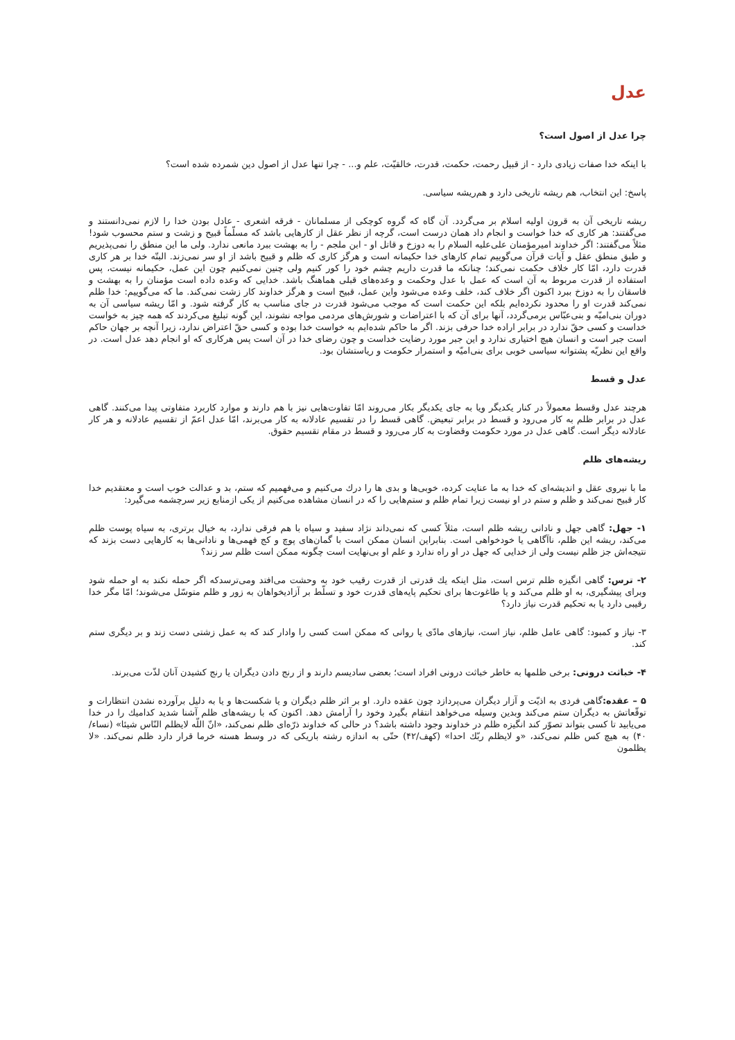عدل
چرا عدل از اصول است؟
با اینکه خدا صفات زیادی دارد - از قبیل رحمت، حکمت، قدرت، خالقیّت، علم و... - چرا تنها عدل از اصول دین شمرده شده است؟
پاسخ: این انتخاب، هم ریشه تاریخی دارد و هم‌ریشه سیاسی.
ریشه تاریخی آن به قرون اولیه اسلام بر می‌گردد. آن گاه که گروه کوچکی از مسلمانان - فرقه اشعری - عادل بودن خدا را لازم نمی‌دانستند و می‌گفتند: هر کاری که خدا خواست و انجام داد همان درست است، گرچه از نظر عقل از کارهایی باشد که مسلّماً قبیح و زشت و ستم محسوب شود! مثلاً می‌گفتند: اگر خداوند امیرمؤمنان علی‌علیه السلام را به دوزخ و قاتل او - ابن ملجم - را به بهشت ببرد مانعی ندارد. ولی ما این منطق را نمی‌پذیریم و طبق منطق عقل و آیات قرآن می‌گوییم تمام کارهای خدا حکیمانه است و هرگز کاری که ظلم و قبیح باشد از او سر نمی‌زند. البتّه خدا بر هر کاری قدرت دارد، امّا کار خلاف حکمت نمی‌کند؛ چنانکه ما قدرت داریم چشم خود را کور کنیم ولی چنین نمی‌کنیم چون این عمل، حکیمانه نیست، پس استفاده از قدرت مربوط به آن است که عمل با عدل وحکمت و وعده‌های قبلی هماهنگ باشد. خدایی که وعده داده است مؤمنان را به بهشت و فاسقان را به دوزخ ببرد اکنون اگر خلاف کند، خلف وعده می‌شود واین عمل، قبیح است و هرگز خداوند کار زشت نمی‌کند. ما که می‌گوییم: خدا ظلم نمی‌کند قدرت او را محدود نکرده‌ایم بلکه این حکمت است که موجب می‌شود قدرت در جای مناسب به کار گرفته شود. و امّا ریشه سیاسی آن به دوران بنی‌امیّه و بنی‌عبّاس برمی‌گردد، آنها برای آن که با اعتراضات و شورش‌های مردمی مواجه نشوند، این گونه تبلیغ می‌کردند که همه چیز به خواست خداست و کسی حقّ ندارد در برابر اراده خدا حرفی بزند. اگر ما حاکم شده‌ایم به خواست خدا بوده و کسی حقّ اعتراض ندارد، زیرا آنچه بر جهان حاکم است جبر است و انسان هیچ اختیاری ندارد و این جبر مورد رضایت خداست و چون رضای خدا در آن است پس هرکاری که او انجام دهد عدل است. در واقع این نظریّه پشتوانه سیاسی خوبی برای بنی‌امیّه و استمرار حکومت و ریاستشان بود.
عدل و قسط
هرچند عدل وقسط معمولاً در کنار یکدیگر ویا به جای یکدیگر بکار می‌روند امّا تفاوت‌هایی نیز با هم دارند و موارد کاربرد متفاوتی پیدا می‌کنند. گاهی عدل در برابر ظلم به کار می‌رود و قسط در برابر تبعیض. گاهی قسط را در تقسیم عادلانه به کار می‌برند، امّا عدل اعمّ از تقسیم عادلانه و هر کار عادلانه دیگر است. گاهی عدل در مورد حکومت وقضاوت به کار می‌رود و قسط در مقام تقسیم حقوق.
ریشه‌های ظلم
ما با نیروی عقل و اندیشه‌ای که خدا به ما عنایت کرده، خوبی‌ها و بدی ها را درك می‌کنیم و می‌فهمیم که ستم، بد و عدالت خوب است و معتقدیم خدا کار قبیح نمی‌کند و ظلم و ستم در او نیست زیرا تمام ظلم و ستم‌هایی را که در انسان مشاهده می‌کنیم از یکی ازمنابع زیر سرچشمه می‌گیرد:
۱- جهل: گاهی جهل و نادانی ریشه ظلم است، مثلاً کسی که نمی‌داند نژاد سفید و سیاه با هم فرقی ندارد، به خیال برتری، به سیاه پوست ظلم می‌کند، ریشه این ظلم، ناآگاهی یا خودخواهی است. بنابراین انسان ممکن است با گمان‌های پوچ و کج فهمی‌ها و نادانی‌ها به کارهایی دست بزند که نتیجه‌اش جز ظلم نیست ولی از خدایی که جهل در او راه ندارد و علم او بی‌نهایت است چگونه ممکن است ظلم سر زند؟
۲- ترس: گاهی انگیزه ظلم ترس است، مثل اینکه یك قدرتی از قدرت رقیب خود به وحشت می‌افتد ومی‌ترسدکه اگر حمله نکند به او حمله شود وبرای پیشگیری، به او ظلم می‌کند و یا طاغوت‌ها برای تحکیم پایه‌های قدرت خود و تسلّط بر آزادیخواهان به زور و ظلم متوسّل می‌شوند؛ امّا مگر خدا رقیبی دارد یا به تحکیم قدرت نیاز دارد؟
۳- نیاز و کمبود: گاهی عامل ظلم، نیاز است، نیازهای مادّی یا روانی که ممکن است کسی را وادار کند که به عمل زشتی دست زند و بر دیگری ستم کند.
۴- خباثت درونی: برخی ظلمها به خاطر خباثت درونی افراد است؛ بعضی سادیسم دارند و از رنج دادن دیگران یا رنج کشیدن آنان لذّت می‌برند.
۵ – عقده: گاهی فردی به اذیّت و آزار دیگران می‌پردازد چون عقده دارد. او بر اثر ظلم دیگران و یا شکست‌ها و یا به دلیل برآورده نشدن انتظارات و توقّعاتش به دیگران ستم می‌کند وبدین وسیله می‌خواهد انتقام بگیرد وخود را آرامش دهد. اکنون که با ریشه‌های ظلم آشنا شدید کدامیك را در خدا می‌یابید تا کسی بتواند تصوّر کند انگیزه ظلم در خداوند وجود داشته باشد؟ در حالی که خداوند ذرّه‌ای ظلم نمی‌کند، «انّ اللّه لایظلم النّاس شیئا» (نساء/۴۰) به هیچ کس ظلم نمی‌کند، «و لایظلم ربّك احدا» (کهف/۴۲) حتّی به اندازه رشته باریکی که در وسط هسته خرما قرار دارد ظلم نمی‌کند. «لا یظلمون